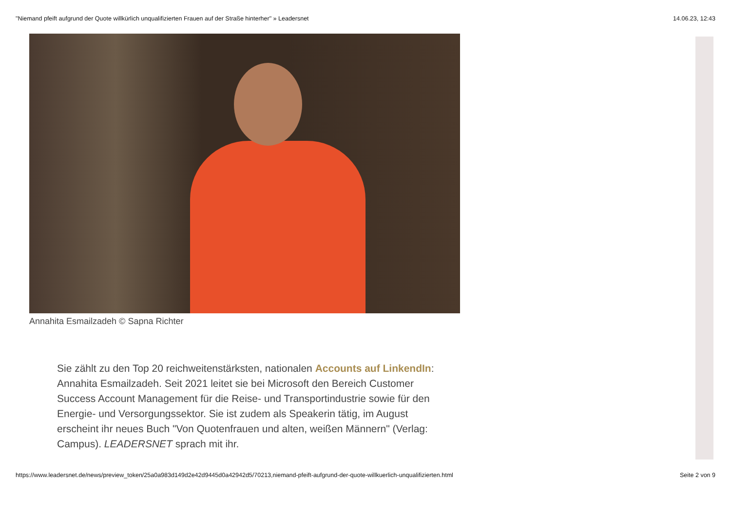"Niemand pfeift aufgrund der Quote willkürlich unqualifizierten Frauen auf der Straße hinterher" » Leadersnet 14.06.23, 12:43
Annahita Esmailzadeh © Sapna Richter
Sie zählt zu den Top 20 reichweitenstärksten, nationalen Accounts auf LinkendIn: Annahita Esmailzadeh. Seit 2021 leitet sie bei Microsoft den Bereich Customer Success Account Management für die Reise- und Transportindustrie sowie für den Energie- und Versorgungssektor. Sie ist zudem als Speakerin tätig, im August erscheint ihr neues Buch "Von Quotenfrauen und alten, weißen Männern" (Verlag: Campus). LEADERSNET sprach mit ihr.
https://www.leadersnet.de/news/preview_token/25a0a983d149d2e42d9445d0a42942d5/70213,niemand-pfeift-aufgrund-der-quote-willkuerlich-unqualifizierten.html Seite 2 von 9